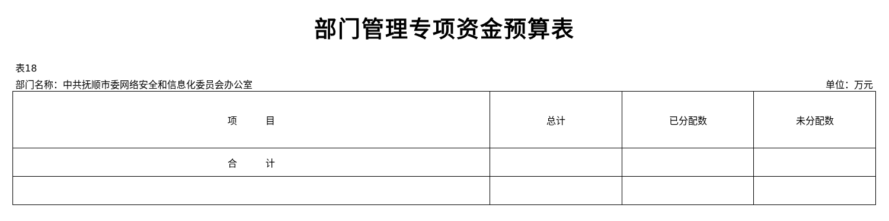部门管理专项资金预算表
表18
部门名称：中共抚顺市委网络安全和信息化委员会办公室 单位：万元
| 项 目 | 总计 | 已分配数 | 未分配数 |
| --- | --- | --- | --- |
| 合 计 | | | |